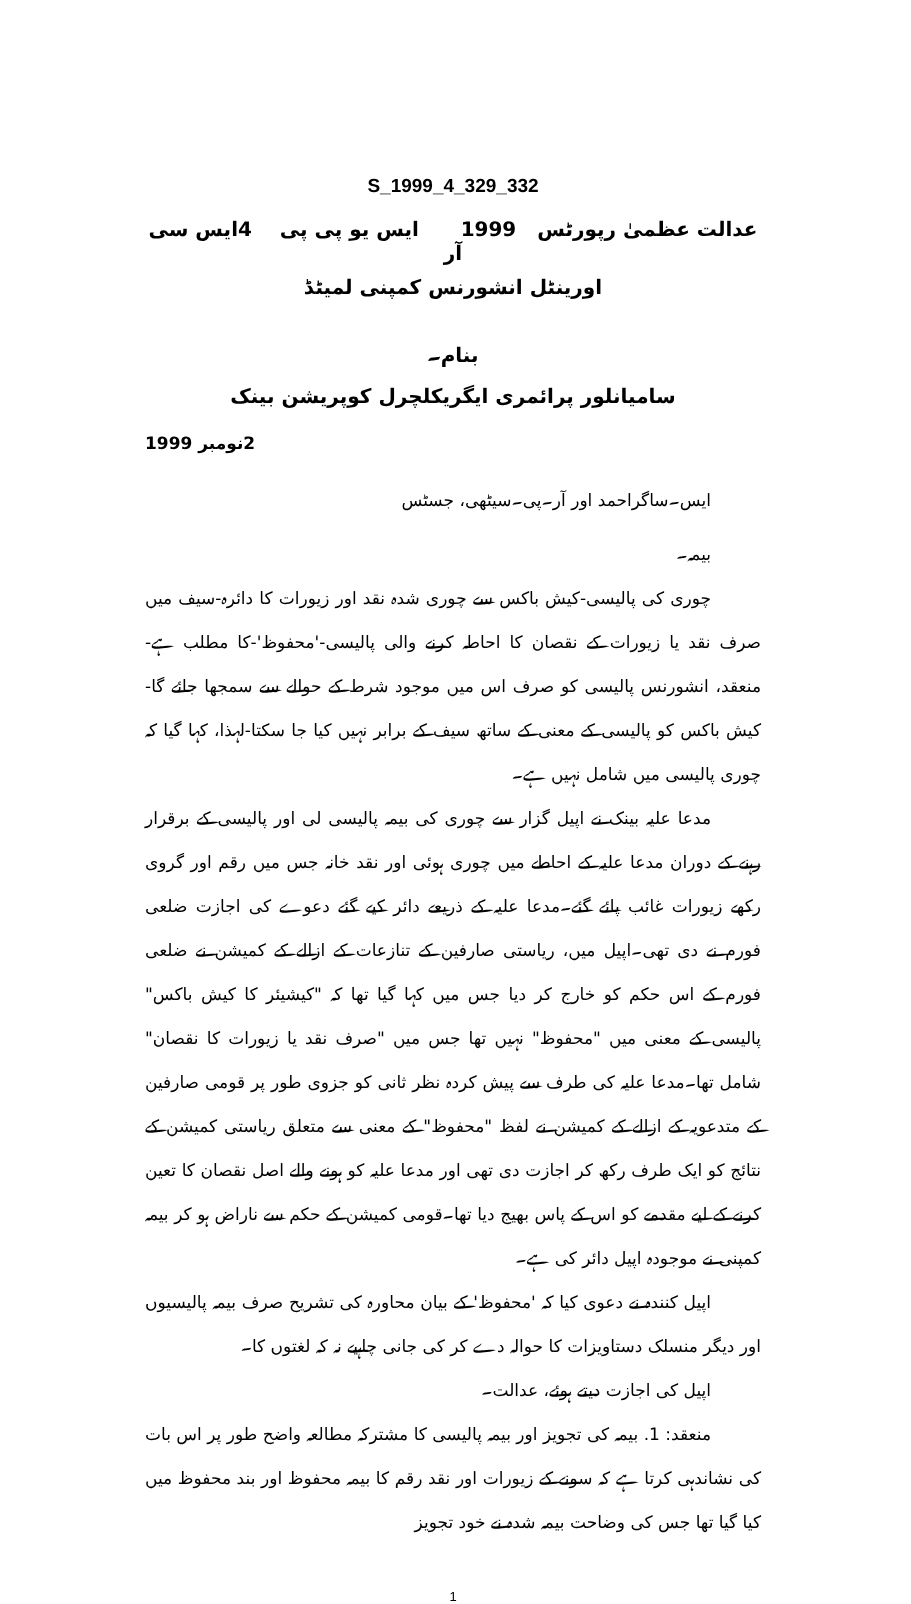S_1999_4_329_332
عدالت عظمیٰ رپورٹس 1999 ایس یو پی پی 4ایس سی آر
اورینٹل انشورنس کمپنی لمیٹڈ
بنام۔
سامیانلور پرائمری ایگریکلچرل کوپریشن بینک
2نومبر 1999
ایس۔ساگراحمد اور آر۔پی۔سیٹھی، جسٹس
بیمہ۔
چوری کی پالیسی-کیش باکس سے چوری شدہ نقد اور زیورات کا دائرہ-سیف میں صرف نقد یا زیورات کے نقصان کا احاطہ کرنے والی پالیسی-'محفوظ'-کا مطلب ہے-منعقد، انشورنس پالیسی کو صرف اس میں موجود شرط کے حوالے سے سمجھا جائے گا-کیش باکس کو پالیسی کے معنی کے ساتھ سیف کے برابر نہیں کیا جا سکتا-لہذا، کہا گیا کہ چوری پالیسی میں شامل نہیں ہے۔
مدعا علیہ بینک نے اپیل گزار سے چوری کی بیمہ پالیسی لی اور پالیسی کے برقرار رہنے کے دوران مدعا علیہ کے احاطے میں چوری ہوئی اور نقد خانہ جس میں رقم اور گروی رکھے زیورات غائب پائے گئے۔مدعا علیہ کے ذریعے دائر کیے گئے دعوے کی اجازت ضلعی فورم نے دی تھی۔اپیل میں، ریاستی صارفین کے تنازعات کے ازالے کے کمیشن نے ضلعی فورم کے اس حکم کو خارج کر دیا جس میں کہا گیا تھا کہ "کیشیئر کا کیش باکس" پالیسی کے معنی میں "محفوظ" نہیں تھا جس میں "صرف نقد یا زیورات کا نقصان" شامل تھا۔مدعا علیہ کی طرف سے پیش کردہ نظر ثانی کو جزوی طور پر قومی صارفین کے متدعویہ کے ازالے کے کمیشن نے لفظ "محفوظ" کے معنی سے متعلق ریاستی کمیشن کے نتائج کو ایک طرف رکھ کر اجازت دی تھی اور مدعا علیہ کو ہونے والے اصل نقصان کا تعین کرنے کے لیے مقدمے کو اس کے پاس بھیج دیا تھا۔قومی کمیشن کے حکم سے ناراض ہو کر بیمہ کمپنی نے موجودہ اپیل دائر کی ہے۔
اپیل کنندہ نے دعوی کیا کہ 'محفوظ' کے بیان محاورہ کی تشریح صرف بیمہ پالیسیوں اور دیگر منسلک دستاویزات کا حوالہ دے کر کی جانی چاہیے نہ کہ لغتوں کا۔
اپیل کی اجازت دیتے ہوئے، عدالت۔
منعقد: 1. بیمہ کی تجویز اور بیمہ پالیسی کا مشترکہ مطالعہ واضح طور پر اس بات کی نشاندہی کرتا ہے کہ سونے کے زیورات اور نقد رقم کا بیمہ محفوظ اور بند محفوظ میں کیا گیا تھا جس کی وضاحت بیمہ شدہ نے خود تجویز
1